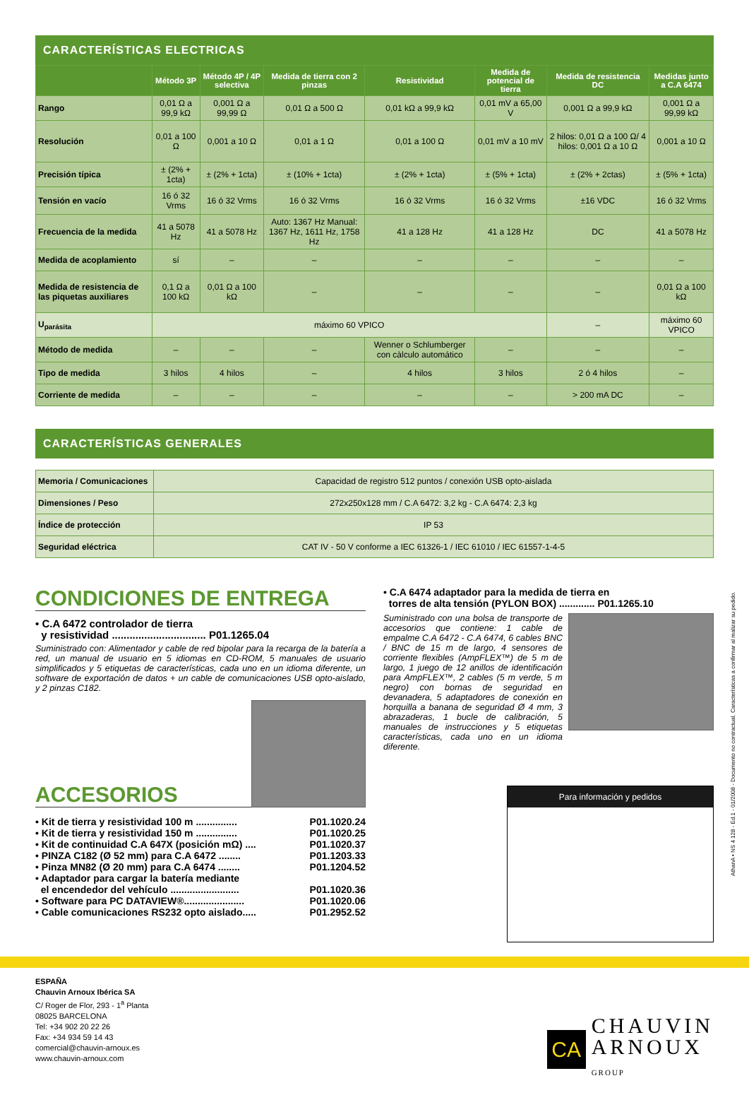CARACTERÍSTICAS ELECTRICAS
| | Método 3P | Método 4P / 4P selectiva | Medida de tierra con 2 pinzas | Resistividad | Medida de potencial de tierra | Medida de resistencia DC | Medidas junto a C.A 6474 |
| --- | --- | --- | --- | --- | --- | --- | --- |
| Rango | 0,01 Ω a 99,9 kΩ | 0,001 Ω a 99,99 Ω | 0,01 Ω a 500 Ω | 0,01 kΩ a 99,9 kΩ | 0,01 mV a 65,00 V | 0,001 Ω a 99,9 kΩ | 0,001 Ω a 99,99 kΩ |
| Resolución | 0,01 a 100 Ω | 0,001 a 10 Ω | 0,01 a 1 Ω | 0,01 a 100 Ω | 0,01 mV a 10 mV | 2 hilos: 0,01 Ω a 100 Ω/ 4 hilos: 0,001 Ω a 10 Ω | 0,001 a 10 Ω |
| Precisión típica | ± (2% + 1cta) | ± (2% + 1cta) | ± (10% + 1cta) | ± (2% + 1cta) | ± (5% + 1cta) | ± (2% + 2ctas) | ± (5% + 1cta) |
| Tensión en vacío | 16 ó 32 Vrms | 16 ó 32 Vrms | 16 ó 32 Vrms | 16 ó 32 Vrms | 16 ó 32 Vrms | ±16 VDC | 16 ó 32 Vrms |
| Frecuencia de la medida | 41 a 5078 Hz | 41 a 5078 Hz | Auto: 1367 Hz Manual: 1367 Hz, 1611 Hz, 1758 Hz | 41 a 128 Hz | 41 a 128 Hz | DC | 41 a 5078 Hz |
| Medida de acoplamiento | sí | – | – | – | – | – | – |
| Medida de resistencia de las piquetas auxiliares | 0,1 Ω a 100 kΩ | 0,01 Ω a 100 kΩ | – | – | – | – | 0,01 Ω a 100 kΩ |
| U<sub>parásita</sub> | máximo 60 VPICO | | | | | – | máximo 60 VPICO |
| Método de medida | – | – | – | Wenner o Schlumberger con càlculo automático | – | – | – |
| Tipo de medida | 3 hilos | 4 hilos | – | 4 hilos | 3 hilos | 2 ó 4 hilos | – |
| Corriente de medida | – | – | – | – | – | > 200 mA DC | – |
CARACTERÍSTICAS GENERALES
| Memoria / Comunicaciones | Capacidad de registro 512 puntos / conexión USB opto-aislada |
| Dimensiones / Peso | 272x250x128 mm / C.A 6472: 3,2 kg - C.A 6474: 2,3 kg |
| Índice de protección | IP 53 |
| Seguridad eléctrica | CAT IV - 50 V conforme a IEC 61326-1 / IEC 61010 / IEC 61557-1-4-5 |
CONDICIONES DE ENTREGA
• C.A 6472 controlador de tierra
y resistividad ................................ P01.1265.04
Suministrado con: Alimentador y cable de red bipolar para la recarga de la batería a red, un manual de usuario en 5 idiomas en CD-ROM, 5 manuales de usuario simplificados y 5 etiquetas de características, cada uno en un idioma diferente, un software de exportación de datos + un cable de comunicaciones USB opto-aislado, y 2 pinzas C182.
ACCESORIOS
• Kit de tierra y resistividad 100 m ............... P01.1020.24
• Kit de tierra y resistividad 150 m ............... P01.1020.25
• Kit de continuidad C.A 647X (posición mΩ) .... P01.1020.37
• PINZA C182 (Ø 52 mm) para C.A 6472 ........ P01.1203.33
• Pinza MN82 (Ø 20 mm) para C.A 6474 ........ P01.1204.52
• Adaptador para cargar la batería mediante
el encendedor del vehículo ......................... P01.1020.36
• Software para PC DATAVIEW®...................... P01.1020.06
• Cable comunicaciones RS232 opto aislado..... P01.2952.52
• C.A 6474 adaptador para la medida de tierra en
torres de alta tensión (PYLON BOX) ............. P01.1265.10
Suministrado con una bolsa de transporte de accesorios que contiene: 1 cable de empalme C.A 6472 - C.A 6474, 6 cables BNC / BNC de 15 m de largo, 4 sensores de corriente flexibles (AmpFLEX™) de 5 m de largo, 1 juego de 12 anillos de identificación para AmpFLEX™, 2 cables (5 m verde, 5 m negro) con bornas de seguridad en devanadera, 5 adaptadores de conexión en horquilla a banana de seguridad Ø 4 mm, 3 abrazaderas, 1 bucle de calibración, 5 manuales de instrucciones y 5 etiquetas características, cada uno en un idioma diferente.
Para información y pedidos
ESPAÑA
Chauvin Arnoux Ibérica SA
C/ Roger de Flor, 293 - 1<sup>a</sup> Planta
08025 BARCELONA
Tel: +34 902 20 22 26
Fax: +34 934 59 14 43
comercial@chauvin-arnoux.es
www.chauvin-arnoux.com
CA
CHAUVIN
ARNOUX
GROUP
AthanA • NS 4 128 - Ed.1 - 01/2008 - Documento no contractual. Características a confirmar al realizar su pedido.